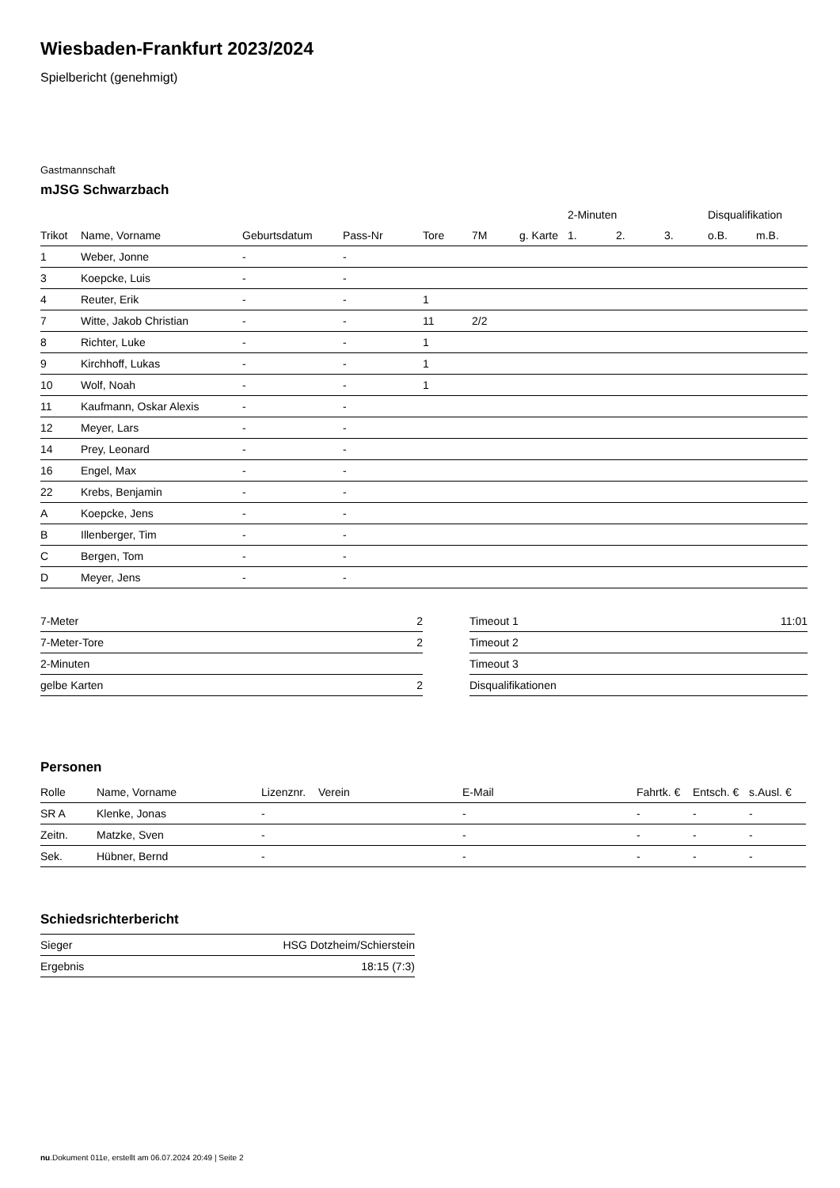Wiesbaden-Frankfurt 2023/2024
Spielbericht (genehmigt)
Gastmannschaft
mJSG Schwarzbach
| | | | | | | | 2-Minuten | | | Disqualifikation | |
| --- | --- | --- | --- | --- | --- | --- | --- | --- | --- | --- | --- |
| Trikot | Name, Vorname | Geburtsdatum | Pass-Nr | Tore | 7M | g. Karte | 1. | 2. | 3. | o.B. | m.B. |
| 1 | Weber, Jonne | - | - | | | | | | | | |
| 3 | Koepcke, Luis | - | - | | | | | | | | |
| 4 | Reuter, Erik | - | - | 1 | | | | | | | |
| 7 | Witte, Jakob Christian | - | - | 11 | 2/2 | | | | | | |
| 8 | Richter, Luke | - | - | 1 | | | | | | | |
| 9 | Kirchhoff, Lukas | - | - | 1 | | | | | | | |
| 10 | Wolf, Noah | - | - | 1 | | | | | | | |
| 11 | Kaufmann, Oskar Alexis | - | - | | | | | | | | |
| 12 | Meyer, Lars | - | - | | | | | | | | |
| 14 | Prey, Leonard | - | - | | | | | | | | |
| 16 | Engel, Max | - | - | | | | | | | | |
| 22 | Krebs, Benjamin | - | - | | | | | | | | |
| A | Koepcke, Jens | - | - | | | | | | | | |
| B | Illenberger, Tim | - | - | | | | | | | | |
| C | Bergen, Tom | - | - | | | | | | | | |
| D | Meyer, Jens | - | - | | | | | | | | |
| 7-Meter | 2 |
| 7-Meter-Tore | 2 |
| 2-Minuten | |
| gelbe Karten | 2 |
| Timeout 1 | 11:01 |
| Timeout 2 | |
| Timeout 3 | |
| Disqualifikationen | |
Personen
| Rolle | Name, Vorname | Lizenznr. | Verein | E-Mail | Fahrtk. € | Entsch. € | s.Ausl. € |
| --- | --- | --- | --- | --- | --- | --- | --- |
| SR A | Klenke, Jonas | - | | - | - | - | - |
| Zeitn. | Matzke, Sven | - | | - | - | - | - |
| Sek. | Hübner, Bernd | - | | - | - | - | - |
Schiedsrichterbericht
| Sieger | HSG Dotzheim/Schierstein |
| Ergebnis | 18:15 (7:3) |
nu.Dokument 011e, erstellt am 06.07.2024 20:49 | Seite 2